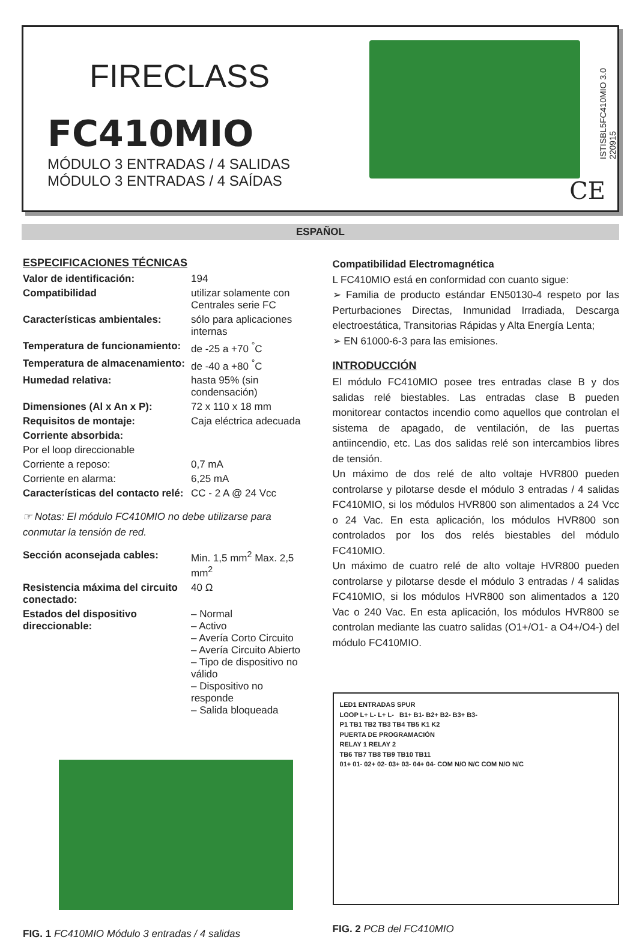FIRECLASS
FC410MIO
MÓDULO 3 ENTRADAS / 4 SALIDAS
MÓDULO 3 ENTRADAS / 4 SAÍDAS
ISTISBL5FC410MIO 3.0 220915
CE
ESPAÑOL
ESPECIFICACIONES TÉCNICAS
| Valor de identificación: | 194 |
| Compatibilidad | utilizar solamente con Centrales serie FC |
| Características ambientales: | sólo para aplicaciones internas |
| Temperatura de funcionamiento: | de -25 a +70 <sup>°</sup>C |
| Temperatura de almacenamiento: | de -40 a +80 <sup>°</sup>C |
| Humedad relativa: | hasta 95% (sin condensación) |
| Dimensiones (Al x An x P): | 72 x 110 x 18 mm |
| Requisitos de montaje: | Caja eléctrica adecuada |
| Corriente absorbida: | |
| Por el loop direccionable | |
| Corriente a reposo: | 0,7 mA |
| Corriente en alarma: | 6,25 mA |
| Características del contacto relé: | CC - 2 A @ 24 Vcc |
☞ Notas: El módulo FC410MIO no debe utilizarse para conmutar la tensión de red.
| Sección aconsejada cables: | Min. 1,5 mm<sup>2</sup> Max. 2,5 mm<sup>2</sup> |
| Resistencia máxima del circuito conectado: | 40 Ω |
| Estados del dispositivo direccionable: | – Normal – Activo – Avería Corto Circuito – Avería Circuito Abierto – Tipo de dispositivo no válido – Dispositivo no responde – Salida bloqueada |
FIG. 1 FC410MIO Módulo 3 entradas / 4 salidas
Compatibilidad Electromagnética
L FC410MIO está en conformidad con cuanto sigue:
➢ Familia de producto estándar EN50130-4 respeto por las Perturbaciones Directas, Inmunidad Irradiada, Descarga electroestática, Transitorias Rápidas y Alta Energía Lenta;
➢ EN 61000-6-3 para las emisiones.
INTRODUCCIÓN
El módulo FC410MIO posee tres entradas clase B y dos salidas relé biestables. Las entradas clase B pueden monitorear contactos incendio como aquellos que controlan el sistema de apagado, de ventilación, de las puertas antiincendio, etc. Las dos salidas relé son intercambios libres de tensión.
Un máximo de dos relé de alto voltaje HVR800 pueden controlarse y pilotarse desde el módulo 3 entradas / 4 salidas FC410MIO, si los módulos HVR800 son alimentados a 24 Vcc o 24 Vac. En esta aplicación, los módulos HVR800 son controlados por los dos relés biestables del módulo FC410MIO.
Un máximo de cuatro relé de alto voltaje HVR800 pueden controlarse y pilotarse desde el módulo 3 entradas / 4 salidas FC410MIO, si los módulos HVR800 son alimentados a 120 Vac o 240 Vac. En esta aplicación, los módulos HVR800 se controlan mediante las cuatro salidas (O1+/O1- a O4+/O4-) del módulo FC410MIO.
LED1 ENTRADAS SPUR
LOOP L+ L- L+ L- B1+ B1- B2+ B2- B3+ B3-
P1 TB1 TB2 TB3 TB4 TB5 K1 K2
PUERTA DE PROGRAMACIÓN
RELAY 1 RELAY 2
TB6 TB7 TB8 TB9 TB10 TB11
01+ 01- 02+ 02- 03+ 03- 04+ 04- COM N/O N/C COM N/O N/C
FIG. 2 PCB del FC410MIO